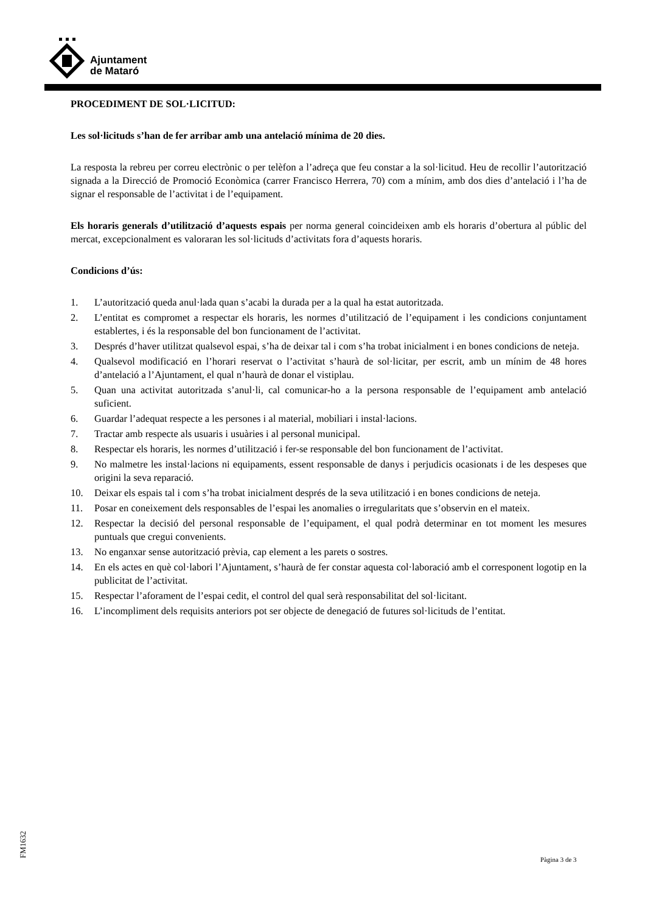Ajuntament
de Mataró
PROCEDIMENT DE SOL·LICITUD:
Les sol·licituds s’han de fer arribar amb una antelació mínima de 20 dies.
La resposta la rebreu per correu electrònic o per telèfon a l’adreça que feu constar a la sol·licitud. Heu de recollir l’autorització signada a la Direcció de Promoció Econòmica (carrer Francisco Herrera, 70) com a mínim, amb dos dies d’antelació i l’ha de signar el responsable de l’activitat i de l’equipament.
Els horaris generals d’utilització d’aquests espais per norma general coincideixen amb els horaris d’obertura al públic del mercat, excepcionalment es valoraran les sol·licituds d’activitats fora d’aquests horaris.
Condicions d’ús:
1. L’autorització queda anul·lada quan s’acabi la durada per a la qual ha estat autoritzada.
2. L’entitat es compromet a respectar els horaris, les normes d’utilització de l’equipament i les condicions conjuntament establertes, i és la responsable del bon funcionament de l’activitat.
3. Després d’haver utilitzat qualsevol espai, s’ha de deixar tal i com s’ha trobat inicialment i en bones condicions de neteja.
4. Qualsevol modificació en l’horari reservat o l’activitat s’haurà de sol·licitar, per escrit, amb un mínim de 48 hores d’antelació a l’Ajuntament, el qual n’haurà de donar el vistiplau.
5. Quan una activitat autoritzada s’anul·li, cal comunicar-ho a la persona responsable de l’equipament amb antelació suficient.
6. Guardar l’adequat respecte a les persones i al material, mobiliari i instal·lacions.
7. Tractar amb respecte als usuaris i usuàries i al personal municipal.
8. Respectar els horaris, les normes d’utilització i fer-se responsable del bon funcionament de l’activitat.
9. No malmetre les instal·lacions ni equipaments, essent responsable de danys i perjudicis ocasionats i de les despeses que origini la seva reparació.
10. Deixar els espais tal i com s’ha trobat inicialment després de la seva utilització i en bones condicions de neteja.
11. Posar en coneixement dels responsables de l’espai les anomalies o irregularitats que s’observin en el mateix.
12. Respectar la decisió del personal responsable de l’equipament, el qual podrà determinar en tot moment les mesures puntuals que cregui convenients.
13. No enganxar sense autorització prèvia, cap element a les parets o sostres.
14. En els actes en què col·labori l’Ajuntament, s’haurà de fer constar aquesta col·laboració amb el corresponent logotip en la publicitat de l’activitat.
15. Respectar l’aforament de l’espai cedit, el control del qual serà responsabilitat del sol·licitant.
16. L’incompliment dels requisits anteriors pot ser objecte de denegació de futures sol·licituds de l’entitat.
FM1632 Pàgina 3 de 3